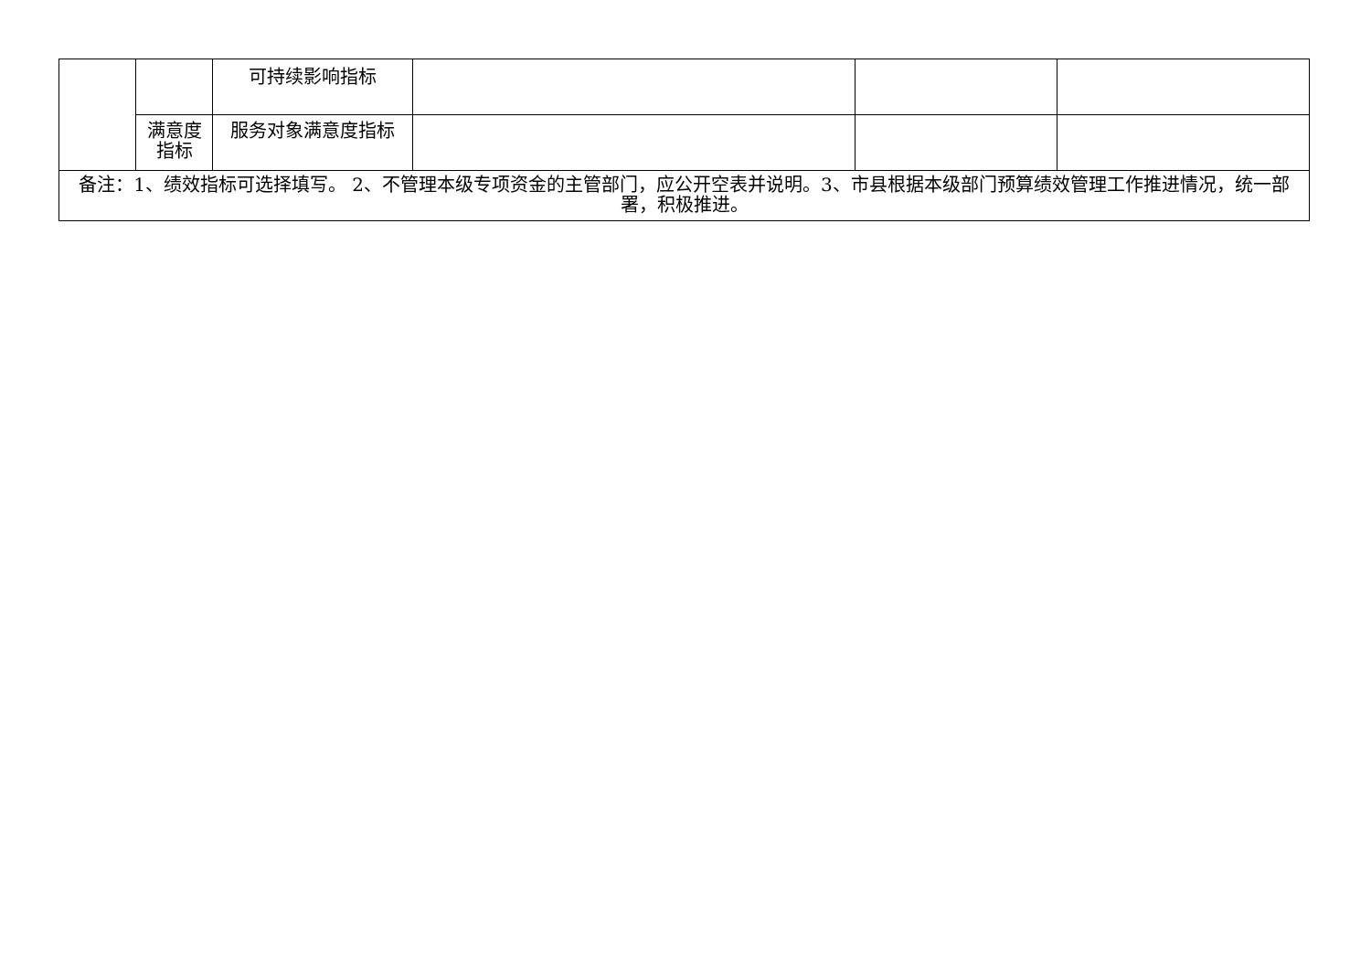| | | 可持续影响指标 | | | |
| | 满意度指标 | 服务对象满意度指标 | | | |
| 备注：1、绩效指标可选择填写。 2、不管理本级专项资金的主管部门，应公开空表并说明。3、市县根据本级部门预算绩效管理工作推进情况，统一部署，积极推进。 | | | | | |